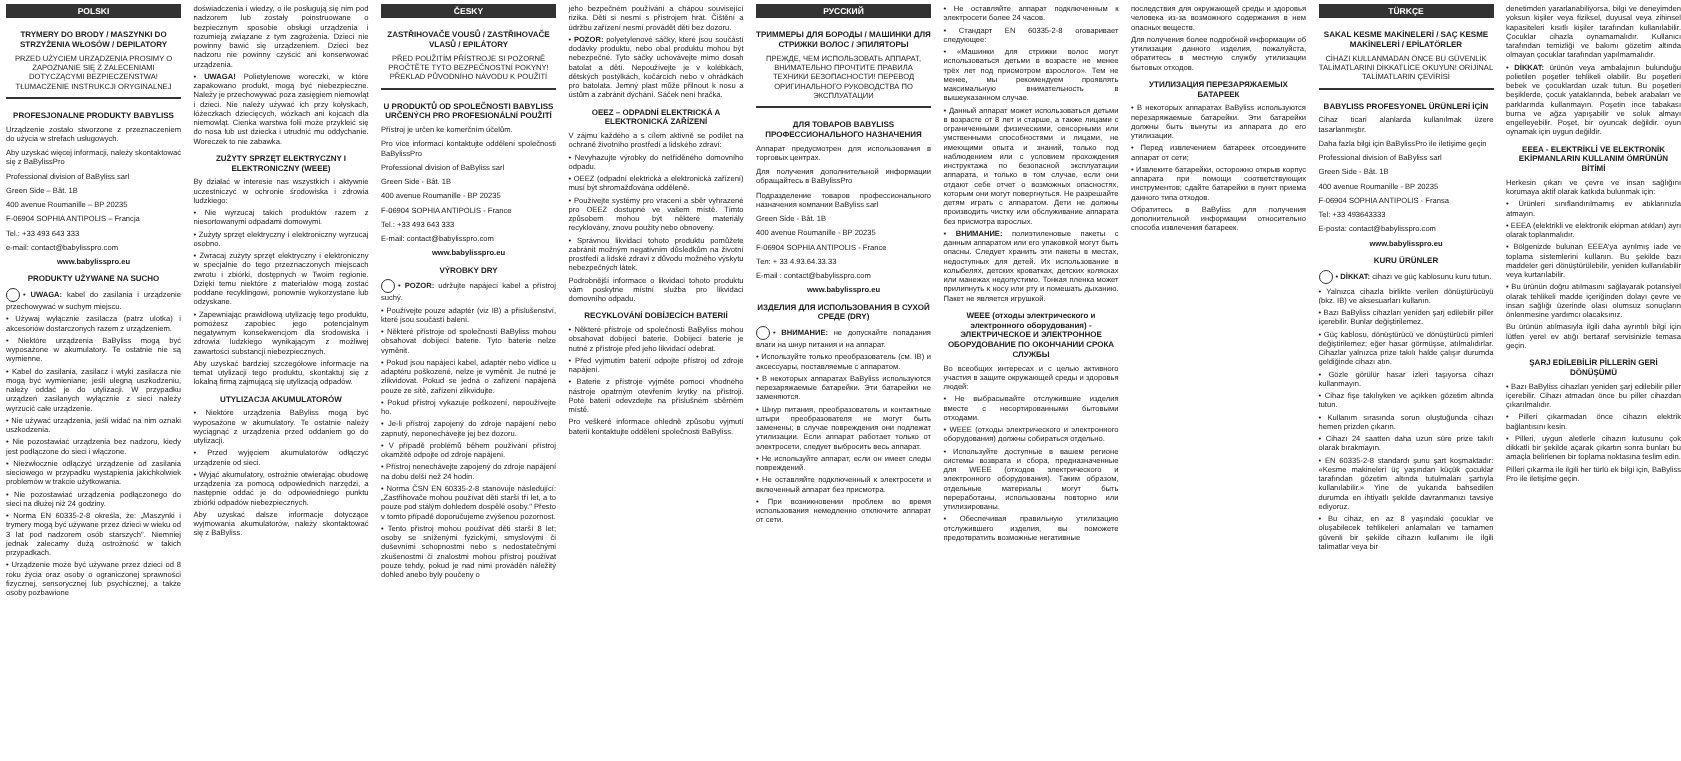POLSKI
TRYMERY DO BRODY / MASZYNKI DO STRZYŻENIA WŁOSÓW / DEPILATORY
PRZED UŻYCIEM URZĄDZENIA PROSIMY O ZAPOZNANIE SIĘ Z ZALECENIAMI DOTYCZĄCYMI BEZPIECZEŃSTWA! TŁUMACZENIE INSTRUKCJI ORYGINALNEJ
PROFESJONALNE PRODUKTY BABYLISS
Urządzenie zostało stworzone z przeznaczeniem do użycia w strefach usługowych.
Aby uzyskać więcej informacji, należy skontaktować się z BaBylissPro
Professional division of BaByliss sarl
Green Side – Bât. 1B
400 avenue Roumanille – BP 20235
F-06904 SOPHIA ANTIPOLIS – Francja
Tel.: +33 493 643 333
e-mail: contact@babylisspro.com
www.babylisspro.eu
PRODUKTY UŻYWANE NA SUCHO
• UWAGA: kabel do zasilania i urządzenie przechowywać w suchym miejscu.
• Używaj wyłącznie zasilacza (patrz ulotka) i akcesoriów dostarczonych razem z urządzeniem.
• Niektóre urządzenia BaByliss mogą być wyposażone w akumulatory. Te ostatnie nie są wymienne.
• Kabel do zasilania, zasilacz i wtyki zasilacza nie mogą być wymieniane; jeśli ulegną uszkodzeniu, należy oddać je do utylizacji. W przypadku urządzeń zasilanych wyłącznie z sieci należy wyrzucić całe urządzenie.
• Nie używać urządzenia, jeśli widać na nim oznaki uszkodzenia.
• Nie pozostawiać urządzenia bez nadzoru, kiedy jest podłączone do sieci i włączone.
• Niezwłocznie odłączyć urządzenie od zasilania sieciowego w przypadku wystąpienia jakichkolwiek problemów w trakcie użytkowania.
• Nie pozostawiać urządzenia podłączonego do sieci na dłużej niż 24 godziny.
• Norma EN 60335-2-8 określa, że: „Maszynki i trymery mogą być używane przez dzieci w wieku od 3 lat pod nadzorem osób starszych". Niemniej jednak zalecamy dużą ostrożność w takich przypadkach.
• Urządzenie może być używane przez dzieci od 8 roku życia oraz osoby o ograniczonej sprawności fizycznej, sensorycznej lub psychicznej, a także osoby pozbawione
doświadczenia i wiedzy, o ile posługują się nim pod nadzorem lub zostały poinstruowane o bezpiecznym sposobie obsługi urządzenia i rozumieją związane z tym zagrożenia. Dzieci nie powinny bawić się urządzeniem. Dzieci bez nadzoru nie powinny czyścić ani konserwować urządzenia.
• UWAGA! Polietylenowe woreczki, w które zapakowano produkt, mogą być niebezpieczne. Należy je przechowywać poza zasięgiem niemowląt i dzieci. Nie należy używać ich przy kołyskach, łóżeczkach dziecięcych, wózkach ani kojcach dla niemowląt. Cienka warstwa folii może przykleić się do nosa lub ust dziecka i utrudnić mu oddychanie. Woreczek to nie zabawka.
ZUŻYTY SPRZĘT ELEKTRYCZNY I ELEKTRONICZNY (WEEE)
By działać w interesie nas wszystkich i aktywnie uczestniczyć w ochronie środowiska i zdrowia ludzkiego:
• Nie wyrzucaj takich produktów razem z niesortowanymi odpadami domowymi.
• Zużyty sprzęt elektryczny i elektroniczny wyrzucaj osobno.
• Zwracaj zużyty sprzęt elektryczny i elektroniczny w specjalnie do tego przeznaczonych miejscach zwrotu i zbiórki, dostępnych w Twoim regionie. Dzięki temu niektóre z materiałów mogą zostać poddane recyklingowi, ponownie wykorzystane lub odzyskane.
• Zapewniając prawidłową utylizację tego produktu, pomożesz zapobiec jego potencjalnym negatywnym konsekwencjom dla środowiska i zdrowia ludzkiego wynikającym z możliwej zawartości substancji niebezpiecznych.
Aby uzyskać bardziej szczegółowe informacje na temat utylizacji tego produktu, skontaktuj się z lokalną firmą zajmującą się utylizacją odpadów.
UTYLIZACJA AKUMULATORÓW
• Niektóre urządzenia BaByliss mogą być wyposażone w akumulatory. Te ostatnie należy wyciągnąć z urządzenia przed oddaniem go do utylizacji.
• Przed wyjęciem akumulatorów odłączyć urządzenie od sieci.
• Wyjąć akumulatory, ostrożnie otwierając obudowę urządzenia za pomocą odpowiednich narzędzi, a następnie oddać je do odpowiedniego punktu zbiórki odpadów niebezpiecznych.
Aby uzyskać dalsze informacje dotyczące wyjmowania akumulatorów, należy skontaktować się z BaByliss.
ČESKY
ZASTŘIHOVAČE VOUSŮ / ZASTŘIHOVAČE VLASŮ / EPILÁTORY
PŘED POUŽITÍM PŘÍSTROJE SI POZORNĚ PROČTĚTE TYTO BEZPEČNOSTNÍ POKYNY! PŘEKLAD PŮVODNÍHO NÁVODU K POUŽITÍ
U PRODUKTŮ OD SPOLEČNOSTI BABYLISS URČENÝCH PRO PROFESIONÁLNÍ POUŽITÍ
Přístroj je určen ke komerčním účelům.
Pro více informací kontaktujte oddělení společnosti BaBylissPro
Professional division of BaByliss sarl
Green Side - Bât. 1B
400 avenue Roumanille - BP 20235
F-06904 SOPHIA ANTIPOLIS - France
Tel.: +33 493 643 333
E-mail: contact@babylisspro.com
www.babylisspro.eu
VÝROBKY DRY
• POZOR: udržujte napájecí kabel a přístroj suchý.
• Používejte pouze adaptér (viz IB) a příslušenství, které jsou součástí balení.
• Některé přístroje od společnosti BaByliss mohou obsahovat dobíjecí baterie. Tyto baterie nelze vyměnit.
• Pokud jsou napájecí kabel, adaptér nebo vidlice u adaptéru poškozené, nelze je vyměnit. Je nutné je zlikvidovat. Pokud se jedná o zařízení napájená pouze ze sítě, zařízení zlikvidujte.
• Pokud přístroj vykazuje poškození, nepoužívejte ho.
• Je-li přístroj zapojený do zdroje napájení nebo zapnutý, neponechávejte jej bez dozoru.
• V případě problémů během používání přístroj okamžitě odpojte od zdroje napájení.
• Přístroj nenechávejte zapojený do zdroje napájení na dobu delší než 24 hodin.
• Norma ČSN EN 60335-2-8 stanovuje následující: „Zastřihovače mohou používat děti starší tří let, a to pouze pod stálým dohledem dospělé osoby." Přesto v tomto případě doporučujeme zvýšenou pozornost.
• Tento přístroj mohou používat děti starší 8 let; osoby se sníženými fyzickými, smyslovými či duševními schopnostmi nebo s nedostatečnými zkušenostmi či znalostmi mohou přístroj používat pouze tehdy, pokud je nad nimi prováděn náležitý dohled anebo byly poučeny o
jeho bezpečném používání a chápou související rizika. Děti si nesmí s přístrojem hrát. Čištění a údržbu zařízení nesmí provádět děti bez dozoru.
• POZOR: polyetylenové sáčky, které jsou součástí dodávky produktu, nebo obal produktu mohou být nebezpečné. Tyto sáčky uchovávejte mimo dosah batolat a dětí. Nepoužívejte je v kolébkách, dětských postýlkách, kočárcích nebo v ohrádkách pro batolata. Jemný plast může přilnout k nosu a ústům a zabránit dýchání. Sáček není hračka.
OEEZ – ODPADNÍ ELEKTRICKÁ A ELEKTRONICKÁ ZAŘÍZENÍ
V zájmu každého a s cílem aktivně se podílet na ochraně životního prostředí a lidského zdraví:
• Nevyhazujte výrobky do netříděného domovního odpadu.
• OEEZ (odpadní elektrická a elektronická zařízení) musí být shromažďována odděleně.
• Používejte systémy pro vracení a sběr vyhrazené pro OEEZ dostupné ve vašem místě. Tímto způsobem mohou být některé materiály recyklovány, znovu použity nebo obnoveny.
• Správnou likvidací tohoto produktu pomůžete zabránit možným negativním důsledkům na životní prostředí a lidské zdraví z důvodu možného výskytu nebezpečných látek.
Podrobnější informace o likvidaci tohoto produktu vám poskytne místní služba pro likvidaci domovního odpadu.
RECYKLOVÁNÍ DOBÍJECÍCH BATERIÍ
• Některé přístroje od společnosti BaByliss mohou obsahovat dobíjecí baterie. Dobíjecí baterie je nutné z přístroje před jeho likvidací odebrat.
• Před vyjmutím baterií odpojte přístroj od zdroje napájení.
• Baterie z přístroje vyjměte pomocí vhodného nástroje opatrným otevřením krytky na přístroji. Poté baterii odevzdejte na příslušném sběrném místě.
Pro veškeré informace ohledně způsobu vyjmutí baterií kontaktujte oddělení společnosti BaByliss.
РУССКИЙ
ТРИММЕРЫ ДЛЯ БОРОДЫ / МАШИНКИ ДЛЯ СТРИЖКИ ВОЛОС / ЭПИЛЯТОРЫ
ПРЕЖДЕ, ЧЕМ ИСПОЛЬЗОВАТЬ АППАРАТ, ВНИМАТЕЛЬНО ПРОЧТИТЕ ПРАВИЛА ТЕХНИКИ БЕЗОПАСНОСТИ! ПЕРЕВОД ОРИГИНАЛЬНОГО РУКОВОДСТВА ПО ЭКСПЛУАТАЦИИ
ДЛЯ ТОВАРОВ BABYLISS ПРОФЕССИОНАЛЬНОГО НАЗНАЧЕНИЯ
Аппарат предусмотрен для использования в торговых центрах.
Для получения дополнительной информации обращайтесь в BaBylissPro
Подразделение товаров профессионального назначения компании BaByliss sarl
Green Side - Bât. 1B
400 avenue Roumanille - BP 20235
F-06904 SOPHIA ANTIPOLIS - France
Тел: + 33 4.93.64.33.33
E-mail : contact@babylisspro.com
www.babylisspro.eu
ИЗДЕЛИЯ ДЛЯ ИСПОЛЬЗОВАНИЯ В СУХОЙ СРЕДЕ (DRY)
• ВНИМАНИЕ: не допускайте попадания влаги на шнур питания и на аппарат.
• Используйте только преобразователь (см. IB) и аксессуары, поставляемые с аппаратом.
• В некоторых аппаратах BaByliss используются перезаряжаемые батарейки. Эти батарейки не заменяются.
• Шнур питания, преобразователь и контактные штыри преобразователя не могут быть заменены; в случае повреждения они подлежат утилизации. Если аппарат работает только от электросети, следует выбросить весь аппарат.
• Не используйте аппарат, если он имеет следы повреждений.
• Не оставляйте подключенный к электросети и включенный аппарат без присмотра.
• При возникновении проблем во время использования немедленно отключите аппарат от сети.
• Не оставляйте аппарат подключенным к электросети более 24 часов.
• Стандарт EN 60335-2-8 оговаривает следующее:
• «Машинки для стрижки волос могут использоваться детьми в возрасте не менее трёх лет под присмотром взрослого». Тем не менее, мы рекомендуем проявлять максимальную внимательность в вышеуказанном случае.
• Данный аппарат может использоваться детьми в возрасте от 8 лет и старше, а также лицами с ограниченными физическими, сенсорными или умственными способностями и лицами, не имеющими опыта и знаний, только под наблюдением или с условием прохождения инструктажа по безопасной эксплуатации аппарата, и только в том случае, если они отдают себе отчет о возможных опасностях, которым они могут повергнуться. Не разрешайте детям играть с аппаратом. Дети не должны производить чистку или обслуживание аппарата без присмотра взрослых.
• ВНИМАНИЕ: полиэтиленовые пакеты с данным аппаратом или его упаковкой могут быть опасны. Следует хранить эти пакеты в местах, недоступных для детей. Их использование в колыбелях, детских кроватках, детских колясках или манежах недопустимо. Тонкая пленка может прилипнуть к носу или рту и помешать дыханию. Пакет не является игрушкой.
WEEE (отходы электрического и электронного оборудования) - ЭЛЕКТРИЧЕСКОЕ И ЭЛЕКТРОННОЕ ОБОРУДОВАНИЕ ПО ОКОНЧАНИИ СРОКА СЛУЖБЫ
Во всеобщих интересах и с целью активного участия в защите окружающей среды и здоровья людей:
• Не выбрасывайте отслужившие изделия вместе с несортированными бытовыми отходами.
• WEEE (отходы электрического и электронного оборудования) должны собираться отдельно.
• Используйте доступные в вашем регионе системы возврата и сбора, предназначенные для WEEE (отходов электрического и электронного оборудования). Таким образом, отдельные материалы могут быть переработаны, использованы повторно или утилизированы.
• Обеспечивая правильную утилизацию отслужившего изделия, вы поможете предотвратить возможные негативные
последствия для окружающей среды и здоровья человека из-за возможного содержания в нем опасных веществ.
Для получения более подробной информации об утилизации данного изделия, пожалуйста, обратитесь в местную службу утилизации бытовых отходов.
УТИЛИЗАЦИЯ ПЕРЕЗАРЯЖАЕМЫХ БАТАРЕЕК
• В некоторых аппаратах BaByliss используются перезаряжаемые батарейки. Эти батарейки должны быть вынуты из аппарата до его утилизации.
• Перед извлечением батареек отсоедините аппарат от сети;
• Извлеките батарейки, осторожно открыв корпус аппарата при помощи соответствующих инструментов; сдайте батарейки в пункт приема данного типа отходов.
Обратитесь в BaByliss для получения дополнительной информации относительно способа извлечения батареек.
TÜRKÇE
SAKAL KESME MAKİNELERİ / SAÇ KESME MAKİNELERİ / EPİLATÖRLER
CİHAZI KULLANMADAN ÖNCE BU GÜVENLİK TALİMATLARINI DİKKATLİCE OKUYUN! ORİJİNAL TALİMATLARIN ÇEVİRİSİ
BABYLISS PROFESYONEL ÜRÜNLERİ İÇİN
Cihaz ticari alanlarda kullanılmak üzere tasarlanmıştır.
Daha fazla bilgi için BaBylissPro ile iletişime geçin
Professional division of BaByliss sarl
Green Side - Bât. 1B
400 avenue Roumanille - BP 20235
F-06904 SOPHIA ANTIPOLIS - Fransa
Tel: +33 493643333
E-posta: contact@babylisspro.com
www.babylisspro.eu
KURU ÜRÜNLER
• DİKKAT: cihazı ve güç kablosunu kuru tutun.
• Yalnızca cihazla birlikte verilen dönüştürücüyü (bkz. IB) ve aksesuarları kullanın.
• Bazı BaByliss cihazları yeniden şarj edilebilir piller içerebilir. Bunlar değiştirilemez.
• Güç kablosu, dönüştürücü ve dönüştürücü pimleri değiştirilemez; eğer hasar görmüşse, atılmalıdırlar. Cihazlar yalnızca prize takılı halde çalışır durumda geldiğinde cihazı atın.
• Gözle görülür hasar izleri taşıyorsa cihazı kullanmayın.
• Cihaz fişe takılıyken ve açıkken gözetim altında tutun.
• Kullanım sırasında sorun oluştuğunda cihazı hemen prizden çıkarın.
• Cihazı 24 saatten daha uzun süre prize takılı olarak bırakmayın.
• EN 60335-2-8 standardı şunu şart koşmaktadır: «Kesme makineleri üç yaşından küçük çocuklar tarafından gözetim altında tutulmaları şartıyla kullanılabilir.» Yine de yukarıda bahsedilen durumda en ihtiyatlı şekilde davranmanızı tavsiye ediyoruz.
• Bu cihaz, en az 8 yaşındaki çocuklar ve oluşabilecek tehlikeleri anlamaları ve tamamen güvenli bir şekilde cihazın kullanımı ile ilgili talimatlar veya bir
denetimden yararlanabiliyorsa, bilgi ve deneyimden yoksun kişiler veya fiziksel, duyusal veya zihinsel kapasiteleri kısıtlı kişiler tarafından kullanılabilir. Çocuklar cihazla oynamamalıdır. Kullanıcı tarafından temizliği ve bakımı gözetim altında olmayan çocuklar tarafından yapılmamalıdır.
• DİKKAT: ürünün veya ambalajının bulunduğu polietilen poşetler tehlikeli olabilir. Bu poşetleri bebek ve çocuklardan uzak tutun. Bu poşetleri beşiklerde, çocuk yataklarında, bebek arabaları ve parklarında kullanmayın. Poşetin ince tabakası burna ve ağza yapışabilir ve soluk almayı engelleyebilir. Poşet, bir oyuncak değildir. oyun oynamak için uygun değildir.
EEEA - ELEKTRİKLİ VE ELEKTRONİK EKİPMANLARIN KULLANIM ÖMRÜNÜN BİTİMİ
Herkesin çıkarı ve çevre ve insan sağlığını korumaya aktif olarak katkıda bulunmak için:
• Ürünleri sınıflandırılmamış ev atıklarınızla atmayın.
• EEEA (elektrikli ve elektronik ekipman atıkları) ayrı olarak toplanmalıdır.
• Bölgenizde bulunan EEEA'ya ayrılmış iade ve toplama sistemlerini kullanın. Bu şekilde bazı maddeler geri dönüştürülebilir, yeniden kullanılabilir veya kurtarılabilir.
• Bu ürünün doğru atılmasını sağlayarak potansiyel olarak tehlikeli madde içeriğinden dolayı çevre ve insan sağlığı üzerinde olası olumsuz sonuçların önlenmesine yardımcı olacaksınız.
Bu ürünün atılmasıyla ilgili daha ayrıntılı bilgi için lütfen yerel ev atığı bertaraf servisinizle temasa geçin.
ŞARJ EDİLEBİLİR PİLLERİN GERİ DÖNÜŞÜMÜ
• Bazı BaByliss cihazları yeniden şarj edilebilir piller içerebilir. Cihazı atmadan önce bu piller cihazdan çıkarılmalıdır.
• Pilleri çıkarmadan önce cihazın elektrik bağlantısını kesin.
• Pilleri, uygun aletlerle cihazın kutusunu çok dikkatli bir şekilde açarak çıkartın sonra bunları bu amaçla belirlenen bir toplama noktasına teslim edin.
Pilleri çıkarma ile ilgili her türlü ek bilgi için, BaByliss Pro ile iletişime geçin.